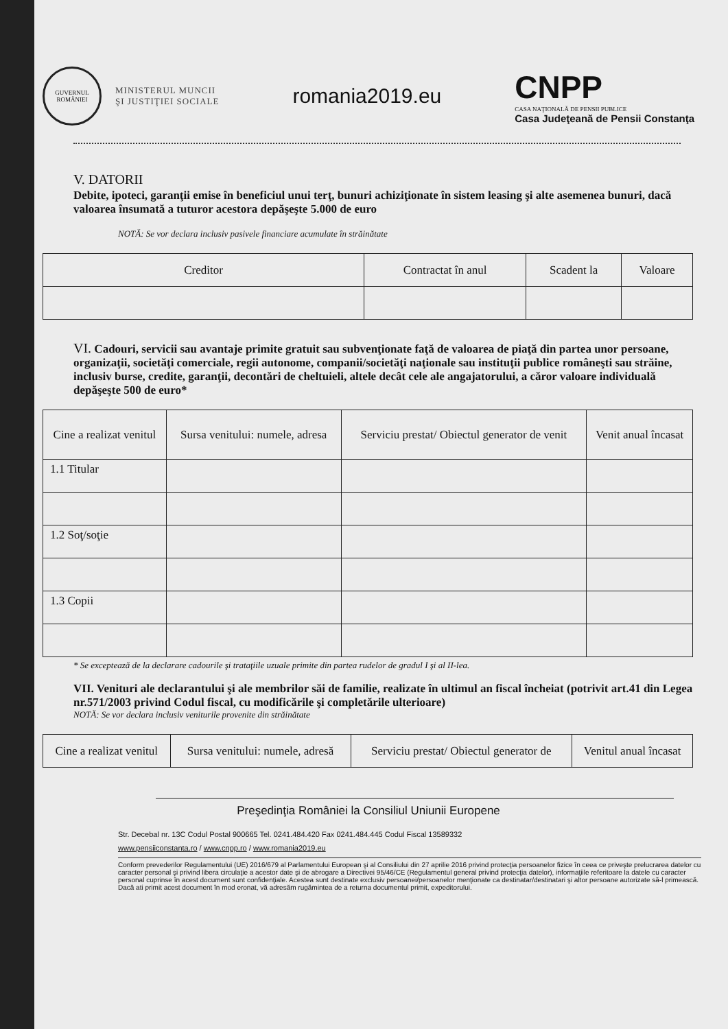GUVERNUL ROMÂNIEI
MINISTERUL MUNCII
ŞI JUSTIŢIEI SOCIALE
romania2019.eu
CNPP
CASA NAŢIONALĂ DE PENSII PUBLICE
Casa Judeţeană de Pensii Constanţa
V. DATORII
Debite, ipoteci, garanţii emise în beneficiul unui terţ, bunuri achiziţionate în sistem leasing şi alte asemenea bunuri, dacă valoarea însumată a tuturor acestora depăşeşte 5.000 de euro
NOTĂ: Se vor declara inclusiv pasivele financiare acumulate în străinătate
| Creditor | Contractat în anul | Scadent la | Valoare |
| --- | --- | --- | --- |
VI. Cadouri, servicii sau avantaje primite gratuit sau subvenţionate faţă de valoarea de piaţă din partea unor persoane, organizaţii, societăţi comerciale, regii autonome, companii/societăţi naţionale sau instituţii publice româneşti sau străine, inclusiv burse, credite, garanţii, decontări de cheltuieli, altele decât cele ale angajatorului, a căror valoare individuală depăşeşte 500 de euro*
| Cine a realizat venitul | Sursa venitului: numele, adresa | Serviciu prestat/ Obiectul generator de venit | Venit anual încasat |
| --- | --- | --- | --- |
| 1.1 Titular | | | |
| 1.2 Soţ/soţie | | | |
| 1.3 Copii | | | |
* Se exceptează de la declarare cadourile şi trataţiile uzuale primite din partea rudelor de gradul I şi al II-lea.
VII. Venituri ale declarantului şi ale membrilor săi de familie, realizate în ultimul an fiscal încheiat (potrivit art.41 din Legea nr.571/2003 privind Codul fiscal, cu modificările şi completările ulterioare)
NOTĂ: Se vor declara inclusiv veniturile provenite din străinătate
| Cine a realizat venitul | Sursa venitului: numele, adresă | Serviciu prestat/ Obiectul generator de | Venitul anual încasat |
| --- | --- | --- | --- |
Preşedinţia României la Consiliul Uniunii Europene
Str. Decebal nr. 13C Codul Postal 900665 Tel. 0241.484.420 Fax 0241.484.445 Codul Fiscal 13589332
www.pensiiconstanta.ro / www.cnpp.ro / www.romania2019.eu
Conform prevederilor Regulamentului (UE) 2016/679 al Parlamentului European şi al Consiliului din 27 aprilie 2016 privind protecţia persoanelor fizice în ceea ce priveşte prelucrarea datelor cu caracter personal şi privind libera circulaţie a acestor date şi de abrogare a Directivei 95/46/CE (Regulamentul general privind protecţia datelor), informaţiile referitoare la datele cu caracter personal cuprinse în acest document sunt confidenţiale. Acestea sunt destinate exclusiv persoanei/persoanelor menţionate ca destinatar/destinatari şi altor persoane autorizate să-l primească. Dacă ati primit acest document în mod eronat, vă adresăm rugămintea de a returna documentul primit, expeditorului.